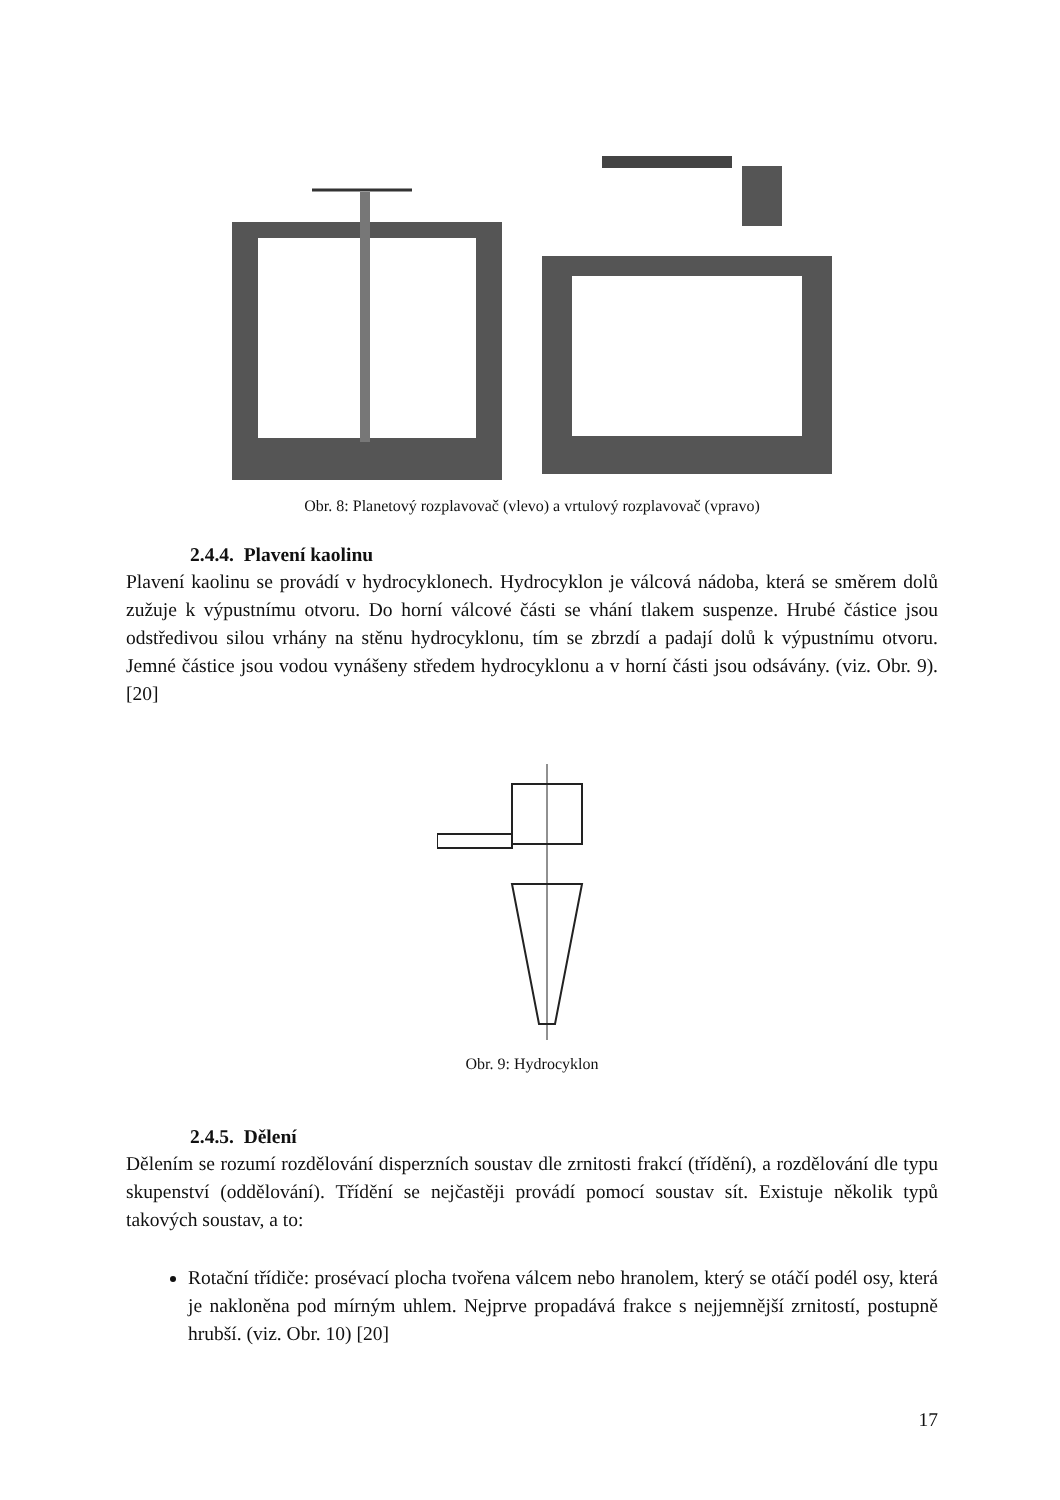Obr. 8: Planetový rozplavovač (vlevo) a vrtulový rozplavovač (vpravo)
2.4.4. Plavení kaolinu
Plavení kaolinu se provádí v hydrocyklonech. Hydrocyklon je válcová nádoba, která se směrem dolů zužuje k výpustnímu otvoru. Do horní válcové části se vhání tlakem suspenze. Hrubé částice jsou odstředivou silou vrhány na stěnu hydrocyklonu, tím se zbrzdí a padají dolů k výpustnímu otvoru. Jemné částice jsou vodou vynášeny středem hydrocyklonu a v horní části jsou odsávány. (viz. Obr. 9). [20]
Obr. 9: Hydrocyklon
2.4.5. Dělení
Dělením se rozumí rozdělování disperzních soustav dle zrnitosti frakcí (třídění), a rozdělování dle typu skupenství (oddělování). Třídění se nejčastěji provádí pomocí soustav sít. Existuje několik typů takových soustav, a to:
Rotační třídiče: prosévací plocha tvořena válcem nebo hranolem, který se otáčí podél osy, která je nakloněna pod mírným uhlem. Nejprve propadává frakce s nejjemnější zrnitostí, postupně hrubší. (viz. Obr. 10) [20]
17